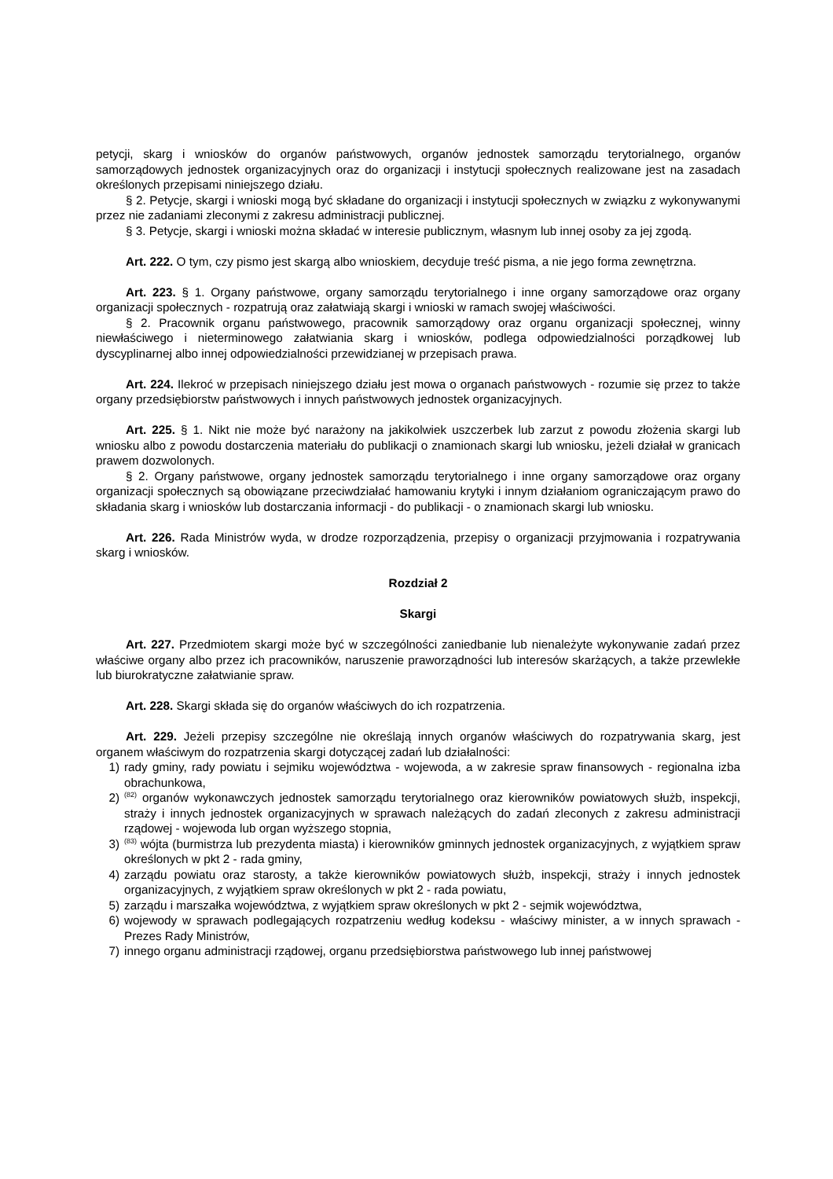petycji, skarg i wniosków do organów państwowych, organów jednostek samorządu terytorialnego, organów samorządowych jednostek organizacyjnych oraz do organizacji i instytucji społecznych realizowane jest na zasadach określonych przepisami niniejszego działu.
§ 2. Petycje, skargi i wnioski mogą być składane do organizacji i instytucji społecznych w związku z wykonywanymi przez nie zadaniami zleconymi z zakresu administracji publicznej.
§ 3. Petycje, skargi i wnioski można składać w interesie publicznym, własnym lub innej osoby za jej zgodą.
Art. 222. O tym, czy pismo jest skargą albo wnioskiem, decyduje treść pisma, a nie jego forma zewnętrzna.
Art. 223. § 1. Organy państwowe, organy samorządu terytorialnego i inne organy samorządowe oraz organy organizacji społecznych - rozpatrują oraz załatwiają skargi i wnioski w ramach swojej właściwości.
§ 2. Pracownik organu państwowego, pracownik samorządowy oraz organu organizacji społecznej, winny niewłaściwego i nieterminowego załatwiania skarg i wniosków, podlega odpowiedzialności porządkowej lub dyscyplinarnej albo innej odpowiedzialności przewidzianej w przepisach prawa.
Art. 224. Ilekroć w przepisach niniejszego działu jest mowa o organach państwowych - rozumie się przez to także organy przedsiębiorstw państwowych i innych państwowych jednostek organizacyjnych.
Art. 225. § 1. Nikt nie może być narażony na jakikolwiek uszczerbek lub zarzut z powodu złożenia skargi lub wniosku albo z powodu dostarczenia materiału do publikacji o znamionach skargi lub wniosku, jeżeli działał w granicach prawem dozwolonych.
§ 2. Organy państwowe, organy jednostek samorządu terytorialnego i inne organy samorządowe oraz organy organizacji społecznych są obowiązane przeciwdziałać hamowaniu krytyki i innym działaniom ograniczającym prawo do składania skarg i wniosków lub dostarczania informacji - do publikacji - o znamionach skargi lub wniosku.
Art. 226. Rada Ministrów wyda, w drodze rozporządzenia, przepisy o organizacji przyjmowania i rozpatrywania skarg i wniosków.
Rozdział 2
Skargi
Art. 227. Przedmiotem skargi może być w szczególności zaniedbanie lub nienależyte wykonywanie zadań przez właściwe organy albo przez ich pracowników, naruszenie praworządności lub interesów skarżących, a także przewlekłe lub biurokratyczne załatwianie spraw.
Art. 228. Skargi składa się do organów właściwych do ich rozpatrzenia.
Art. 229. Jeżeli przepisy szczególne nie określają innych organów właściwych do rozpatrywania skarg, jest organem właściwym do rozpatrzenia skargi dotyczącej zadań lub działalności:
1) rady gminy, rady powiatu i sejmiku województwa - wojewoda, a w zakresie spraw finansowych - regionalna izba obrachunkowa,
2)<sup>(82)</sup> organów wykonawczych jednostek samorządu terytorialnego oraz kierowników powiatowych służb, inspekcji, straży i innych jednostek organizacyjnych w sprawach należących do zadań zleconych z zakresu administracji rządowej - wojewoda lub organ wyższego stopnia,
3)<sup>(83)</sup> wójta (burmistrza lub prezydenta miasta) i kierowników gminnych jednostek organizacyjnych, z wyjątkiem spraw określonych w pkt 2 - rada gminy,
4) zarządu powiatu oraz starosty, a także kierowników powiatowych służb, inspekcji, straży i innych jednostek organizacyjnych, z wyjątkiem spraw określonych w pkt 2 - rada powiatu,
5) zarządu i marszałka województwa, z wyjątkiem spraw określonych w pkt 2 - sejmik województwa,
6) wojewody w sprawach podlegających rozpatrzeniu według kodeksu - właściwy minister, a w innych sprawach - Prezes Rady Ministrów,
7) innego organu administracji rządowej, organu przedsiębiorstwa państwowego lub innej państwowej